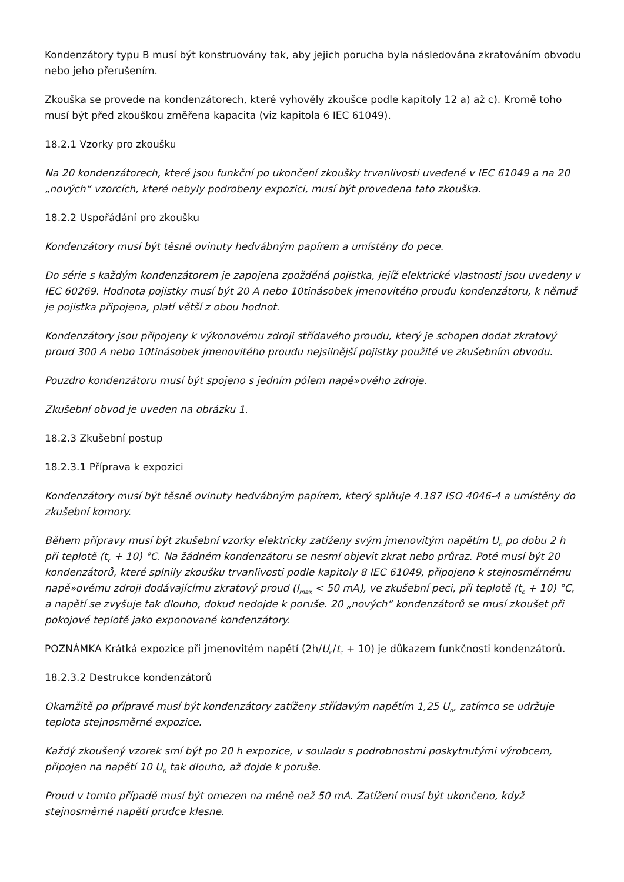Kondenzátory typu B musí být konstruovány tak, aby jejich porucha byla následována zkratováním obvodu nebo jeho přerušením.
Zkouška se provede na kondenzátorech, které vyhověly zkoušce podle kapitoly 12 a) až c). Kromě toho musí být před zkouškou změřena kapacita (viz kapitola 6 IEC 61049).
18.2.1 Vzorky pro zkoušku
Na 20 kondenzátorech, které jsou funkční po ukončení zkoušky trvanlivosti uvedené v IEC 61049 a na 20 „nových“ vzorcích, které nebyly podrobeny expozici, musí být provedena tato zkouška.
18.2.2 Uspořádání pro zkoušku
Kondenzátory musí být těsně ovinuty hedvábným papírem a umístěny do pece.
Do série s každým kondenzátorem je zapojena zpožděná pojistka, jejíž elektrické vlastnosti jsou uvedeny v IEC 60269. Hodnota pojistky musí být 20 A nebo 10tinásobek jmenovitého proudu kondenzátoru, k němuž je pojistka připojena, platí větší z obou hodnot.
Kondenzátory jsou připojeny k výkonovému zdroji střídavého proudu, který je schopen dodat zkratový proud 300 A nebo 10tinásobek jmenovitého proudu nejsilnější pojistky použité ve zkušebním obvodu.
Pouzdro kondenzátoru musí být spojeno s jedním pólem napě»ového zdroje.
Zkušební obvod je uveden na obrázku 1.
18.2.3 Zkušební postup
18.2.3.1 Příprava k expozici
Kondenzátory musí být těsně ovinuty hedvábným papírem, který splňuje 4.187 ISO 4046-4 a umístěny do zkušební komory.
Během přípravy musí být zkušební vzorky elektricky zatíženy svým jmenovitým napětím U<sub>n</sub> po dobu 2 h při teplotě (t<sub>c</sub> + 10) °C. Na žádném kondenzátoru se nesmí objevit zkrat nebo průraz. Poté musí být 20 kondenzátorů, které splnily zkoušku trvanlivosti podle kapitoly 8 IEC 61049, připojeno k stejnosměrnému napě»ovému zdroji dodávajícímu zkratový proud (I<sub>max</sub> < 50 mA), ve zkušební peci, při teplotě (t<sub>c</sub> + 10) °C, a napětí se zvyšuje tak dlouho, dokud nedojde k poruše. 20 „nových“ kondenzátorů se musí zkoušet při pokojové teplotě jako exponované kondenzátory.
POZNÁMKA Krátká expozice při jmenovitém napětí (2h/U<sub>n</sub>/t<sub>c</sub> + 10) je důkazem funkčnosti kondenzátorů.
18.2.3.2 Destrukce kondenzátorů
Okamžitě po přípravě musí být kondenzátory zatíženy střídavým napětím 1,25 U<sub>n</sub>, zatímco se udržuje teplota stejnosměrné expozice.
Každý zkoušený vzorek smí být po 20 h expozice, v souladu s podrobnostmi poskytnutými výrobcem, připojen na napětí 10 U<sub>n</sub> tak dlouho, až dojde k poruše.
Proud v tomto případě musí být omezen na méně než 50 mA. Zatížení musí být ukončeno, když stejnosměrné napětí prudce klesne.